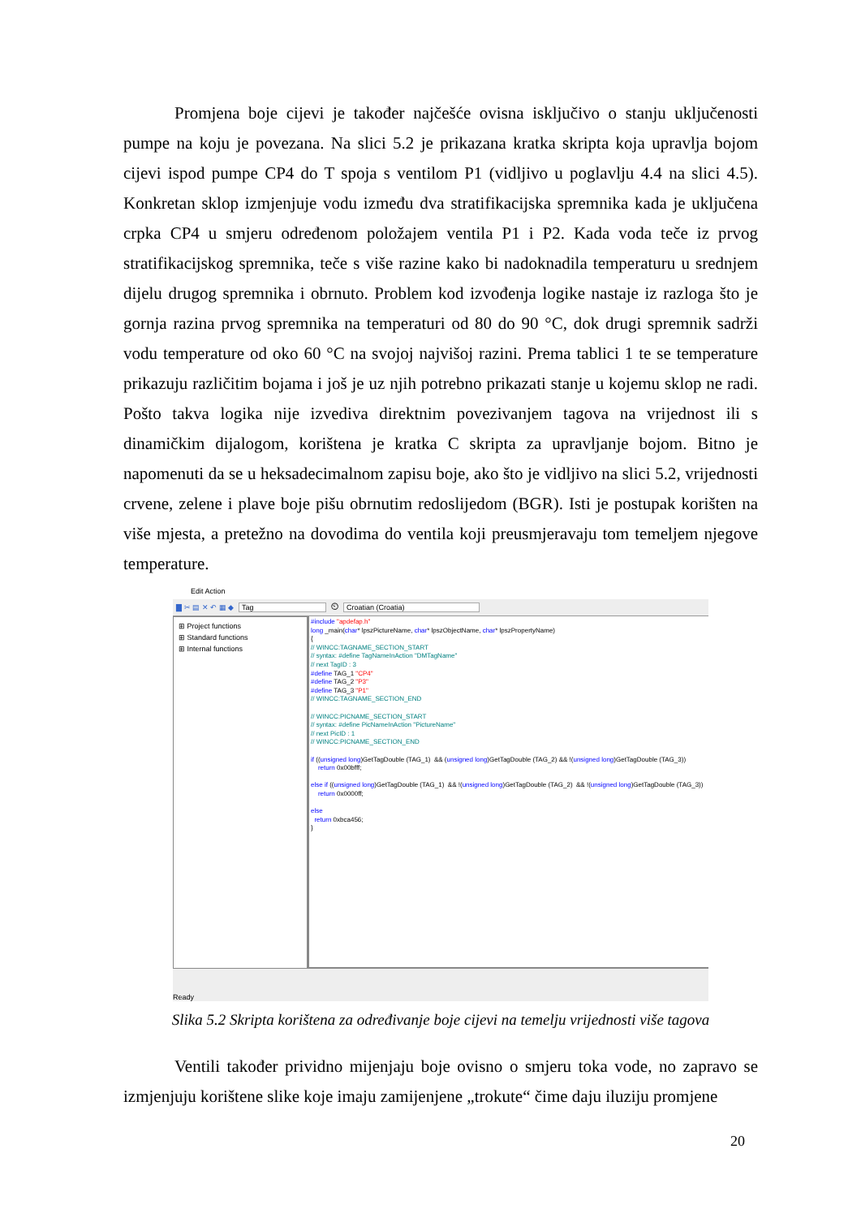Promjena boje cijevi je također najčešće ovisna isključivo o stanju uključenosti pumpe na koju je povezana. Na slici 5.2 je prikazana kratka skripta koja upravlja bojom cijevi ispod pumpe CP4 do T spoja s ventilom P1 (vidljivo u poglavlju 4.4 na slici 4.5). Konkretan sklop izmjenjuje vodu između dva stratifikacijska spremnika kada je uključena crpka CP4 u smjeru određenom položajem ventila P1 i P2. Kada voda teče iz prvog stratifikacijskog spremnika, teče s više razine kako bi nadoknadila temperaturu u srednjem dijelu drugog spremnika i obrnuto. Problem kod izvođenja logike nastaje iz razloga što je gornja razina prvog spremnika na temperaturi od 80 do 90 °C, dok drugi spremnik sadrži vodu temperature od oko 60 °C na svojoj najvišoj razini. Prema tablici 1 te se temperature prikazuju različitim bojama i još je uz njih potrebno prikazati stanje u kojemu sklop ne radi. Pošto takva logika nije izvediva direktnim povezivanjem tagova na vrijednost ili s dinamičkim dijalogom, korištena je kratka C skripta za upravljanje bojom. Bitno je napomenuti da se u heksadecimalnom zapisu boje, ako što je vidljivo na slici 5.2, vrijednosti crvene, zelene i plave boje pišu obrnutim redoslijedom (BGR). Isti je postupak korišten na više mjesta, a pretežno na dovodima do ventila koji preusmjeravaju tom temeljem njegove temperature.
Edit Action
▇ ✂ ▤ ✕ ↶ ▦ ◆ Tag ⏲ Croatian (Croatia)
⊞ Project functions
⊞ Standard functions
⊞ Internal functions
#include "apdefap.h" long _main(char* lpszPictureName, char* lpszObjectName, char* lpszPropertyName) { // WINCC:TAGNAME_SECTION_START // syntax: #define TagNameInAction "DMTagName" // next TagID : 3 #define TAG_1 "CP4" #define TAG_2 "P3" #define TAG_3 "P1" // WINCC:TAGNAME_SECTION_END // WINCC:PICNAME_SECTION_START // syntax: #define PicNameInAction "PictureName" // next PicID : 1 // WINCC:PICNAME_SECTION_END if ((unsigned long)GetTagDouble (TAG_1) && (unsigned long)GetTagDouble (TAG_2) && !(unsigned long)GetTagDouble (TAG_3)) return 0x00bfff; else if ((unsigned long)GetTagDouble (TAG_1) && !(unsigned long)GetTagDouble (TAG_2) && !(unsigned long)GetTagDouble (TAG_3)) return 0x0000ff; else return 0xbca456; }
Ready
Slika 5.2 Skripta korištena za određivanje boje cijevi na temelju vrijednosti više tagova
Ventili također prividno mijenjaju boje ovisno o smjeru toka vode, no zapravo se izmjenjuju korištene slike koje imaju zamijenjene „trokute“ čime daju iluziju promjene
20